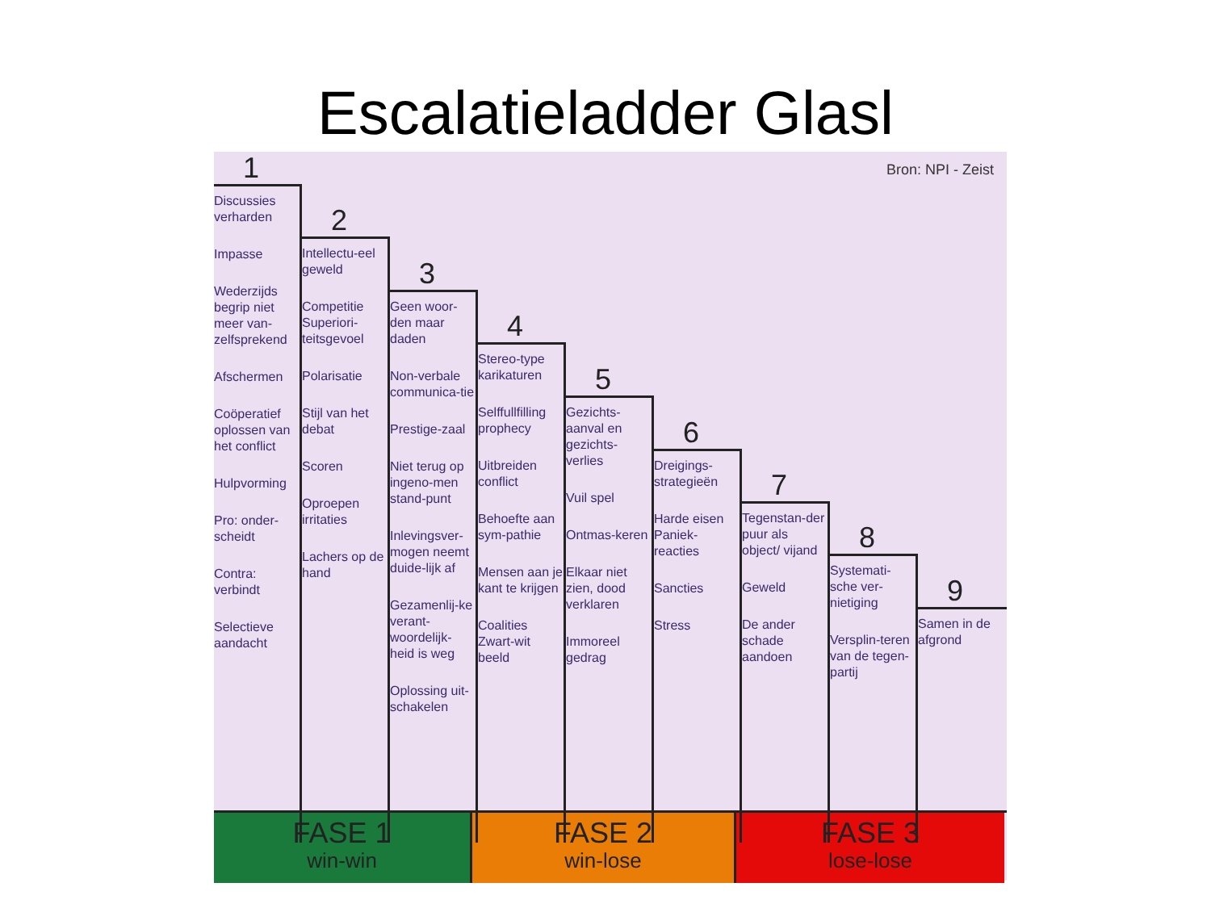Escalatieladder Glasl
Bron: NPI - Zeist
1
Discussies verharden
Impasse
Wederzijds begrip niet meer van-zelfsprekend
Afschermen
Coöperatief oplossen van het conflict
Hulpvorming
Pro: onder-scheidt
Contra: verbindt
Selectieve aandacht
2
Intellectu-eel geweld
Competitie Superiori-teitsgevoel
Polarisatie
Stijl van het debat
Scoren
Oproepen irritaties
Lachers op de hand
3
Geen woor-den maar daden
Non-verbale communica-tie
Prestige-zaal
Niet terug op ingeno-men stand-punt
Inlevingsver-mogen neemt duide-lijk af
Gezamenlij-ke verant-woordelijk-heid is weg
Oplossing uit-schakelen
4
Stereo-type karikaturen
Selffullfilling prophecy
Uitbreiden conflict
Behoefte aan sym-pathie
Mensen aan je kant te krijgen
Coalities Zwart-wit beeld
5
Gezichts-aanval en gezichts-verlies
Vuil spel
Ontmas-keren
Elkaar niet zien, dood verklaren
Immoreel gedrag
6
Dreigings-strategieën
Harde eisen Paniek-reacties
Sancties
Stress
7
Tegenstan-der puur als object/ vijand
Geweld
De ander schade aandoen
8
Systemati-sche ver-nietiging
Versplin-teren van de tegen-partij
9
Samen in de afgrond
FASE 1
win-win
FASE 2
win-lose
FASE 3
lose-lose